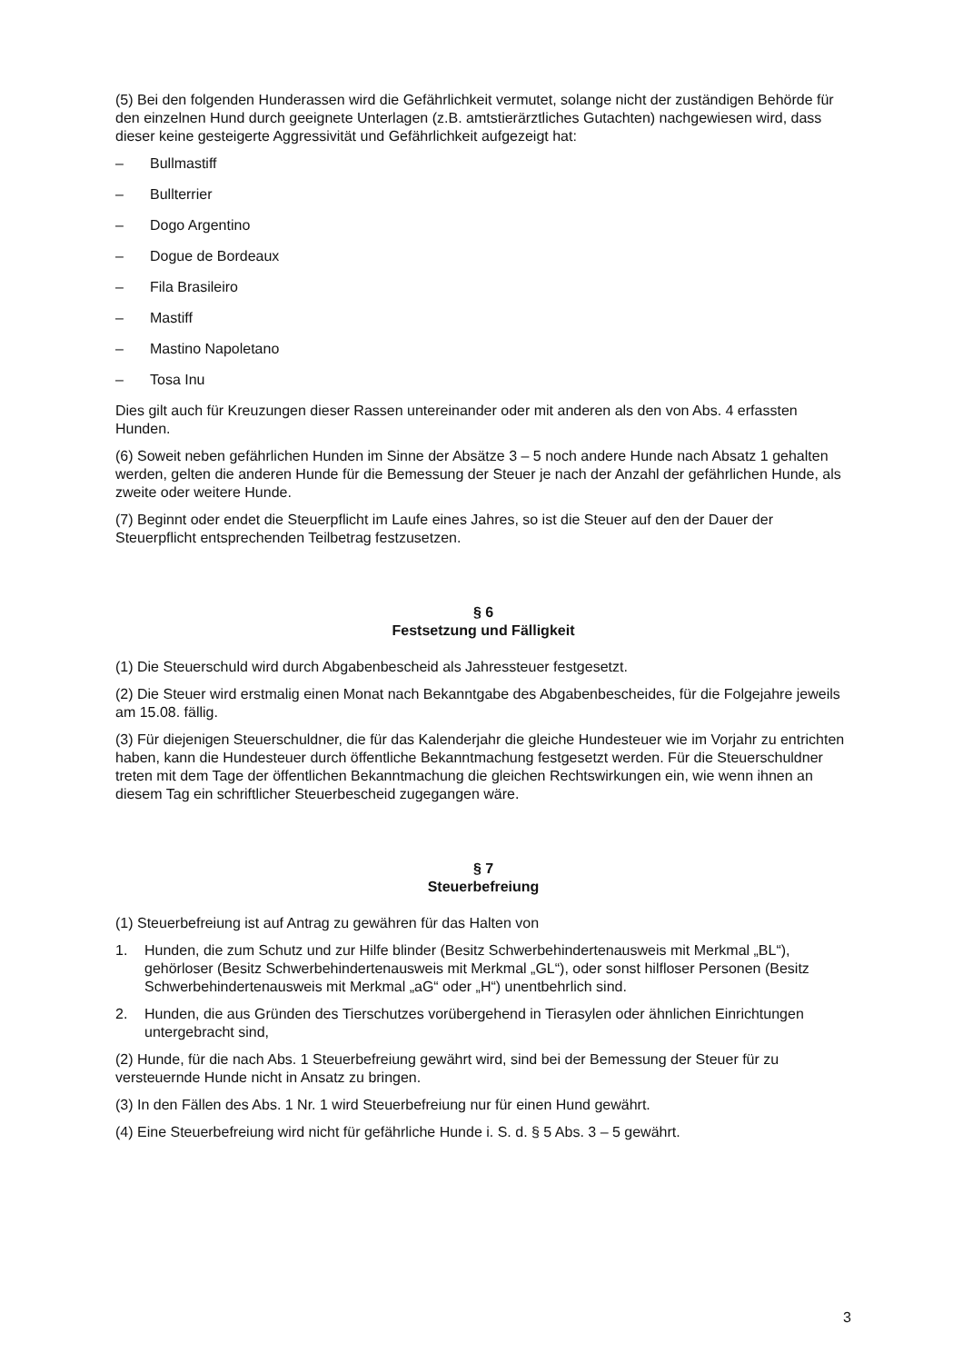(5) Bei den folgenden Hunderassen wird die Gefährlichkeit vermutet, solange nicht der zuständigen Behörde für den einzelnen Hund durch geeignete Unterlagen (z.B. amtstierärztliches Gutachten) nachgewiesen wird, dass dieser keine gesteigerte Aggressivität und Gefährlichkeit aufgezeigt hat:
– Bullmastiff
– Bullterrier
– Dogo Argentino
– Dogue de Bordeaux
– Fila Brasileiro
– Mastiff
– Mastino Napoletano
– Tosa Inu
Dies gilt auch für Kreuzungen dieser Rassen untereinander oder mit anderen als den von Abs. 4 erfassten Hunden.
(6) Soweit neben gefährlichen Hunden im Sinne der Absätze 3 – 5 noch andere Hunde nach Absatz 1 gehalten werden, gelten die anderen Hunde für die Bemessung der Steuer je nach der Anzahl der gefährlichen Hunde, als zweite oder weitere Hunde.
(7) Beginnt oder endet die Steuerpflicht im Laufe eines Jahres, so ist die Steuer auf den der Dauer der Steuerpflicht entsprechenden Teilbetrag festzusetzen.
§ 6
Festsetzung und Fälligkeit
(1) Die Steuerschuld wird durch Abgabenbescheid als Jahressteuer festgesetzt.
(2) Die Steuer wird erstmalig einen Monat nach Bekanntgabe des Abgabenbescheides, für die Folgejahre jeweils am 15.08. fällig.
(3) Für diejenigen Steuerschuldner, die für das Kalenderjahr die gleiche Hundesteuer wie im Vorjahr zu entrichten haben, kann die Hundesteuer durch öffentliche Bekanntmachung festgesetzt werden. Für die Steuerschuldner treten mit dem Tage der öffentlichen Bekanntmachung die gleichen Rechtswirkungen ein, wie wenn ihnen an diesem Tag ein schriftlicher Steuerbescheid zugegangen wäre.
§ 7
Steuerbefreiung
(1) Steuerbefreiung ist auf Antrag zu gewähren für das Halten von
1. Hunden, die zum Schutz und zur Hilfe blinder (Besitz Schwerbehindertenausweis mit Merkmal „BL“), gehörloser (Besitz Schwerbehindertenausweis mit Merkmal „GL“), oder sonst hilfloser Personen (Besitz Schwerbehindertenausweis mit Merkmal „aG“ oder „H“) unentbehrlich sind.
2. Hunden, die aus Gründen des Tierschutzes vorübergehend in Tierasylen oder ähnlichen Einrichtungen untergebracht sind,
(2) Hunde, für die nach Abs. 1 Steuerbefreiung gewährt wird, sind bei der Bemessung der Steuer für zu versteuernde Hunde nicht in Ansatz zu bringen.
(3) In den Fällen des Abs. 1 Nr. 1 wird Steuerbefreiung nur für einen Hund gewährt.
(4) Eine Steuerbefreiung wird nicht für gefährliche Hunde i. S. d. § 5 Abs. 3 – 5 gewährt.
3